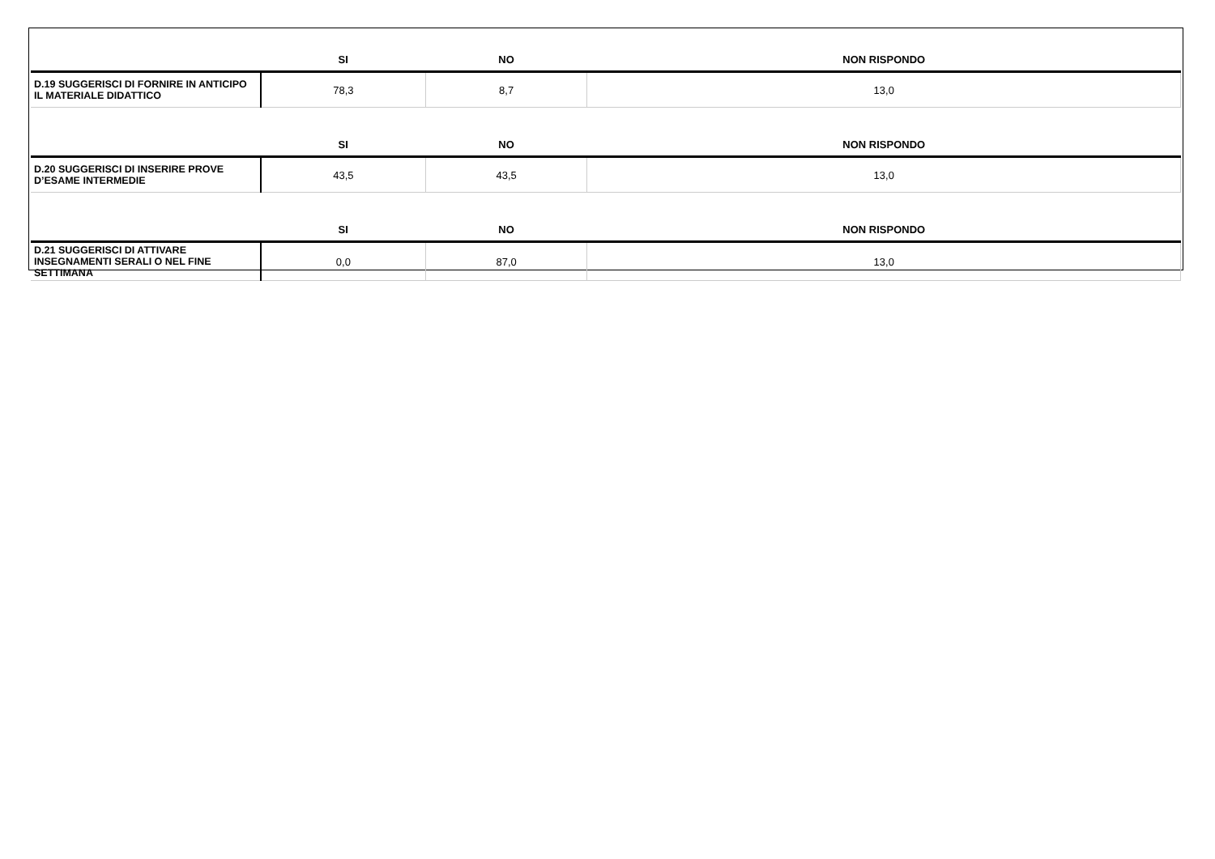| | SI | NO | NON RISPONDO |
| --- | --- | --- | --- |
| D.19 SUGGERISCI DI FORNIRE IN ANTICIPO IL MATERIALE DIDATTICO | 78,3 | 8,7 | 13,0 |
| | SI | NO | NON RISPONDO |
| D.20 SUGGERISCI DI INSERIRE PROVE D’ESAME INTERMEDIE | 43,5 | 43,5 | 13,0 |
| | SI | NO | NON RISPONDO |
| D.21 SUGGERISCI DI ATTIVARE INSEGNAMENTI SERALI O NEL FINE SETTIMANA | 0,0 | 87,0 | 13,0 |